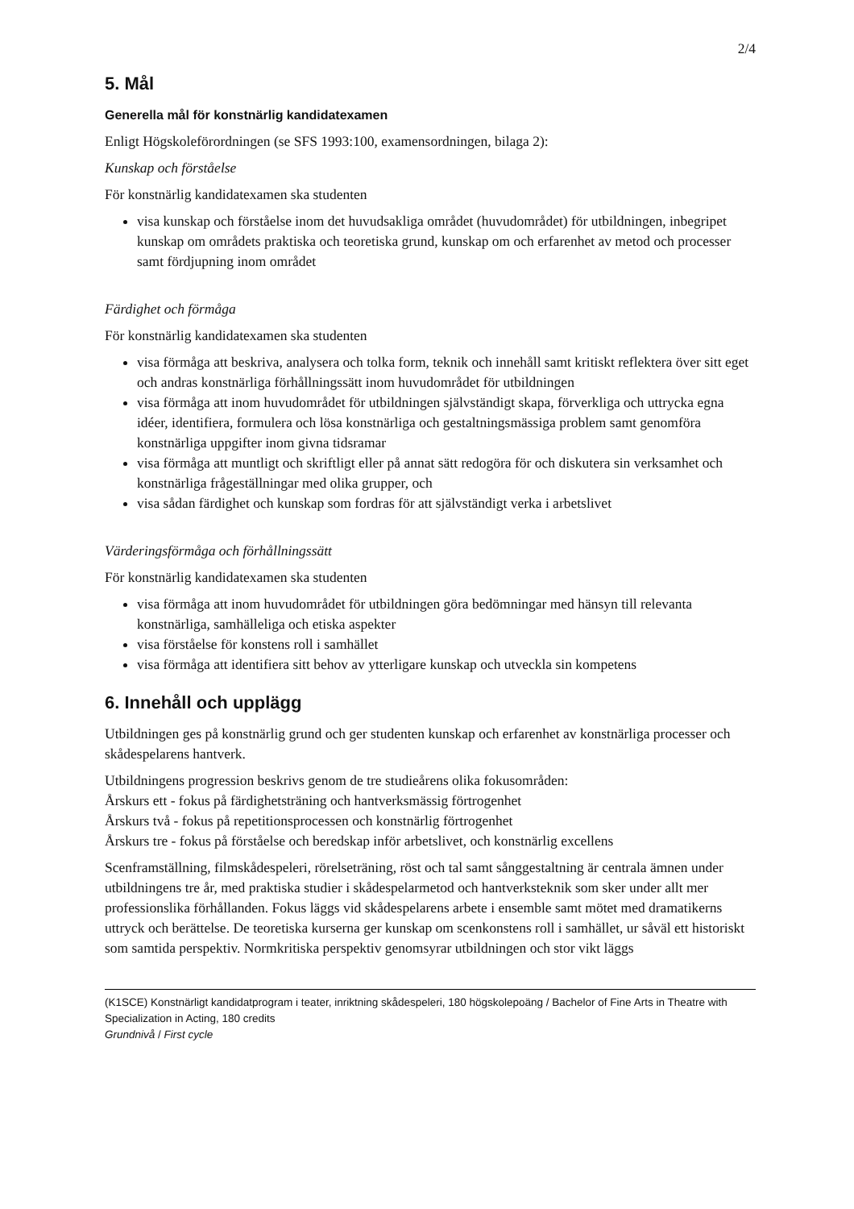2/4
5. Mål
Generella mål för konstnärlig kandidatexamen
Enligt Högskoleförordningen (se SFS 1993:100, examensordningen, bilaga 2):
Kunskap och förståelse
För konstnärlig kandidatexamen ska studenten
visa kunskap och förståelse inom det huvudsakliga området (huvudområdet) för utbildningen, inbegripet kunskap om områdets praktiska och teoretiska grund, kunskap om och erfarenhet av metod och processer samt fördjupning inom området
Färdighet och förmåga
För konstnärlig kandidatexamen ska studenten
visa förmåga att beskriva, analysera och tolka form, teknik och innehåll samt kritiskt reflektera över sitt eget och andras konstnärliga förhållningssätt inom huvudområdet för utbildningen
visa förmåga att inom huvudområdet för utbildningen självständigt skapa, förverkliga och uttrycka egna idéer, identifiera, formulera och lösa konstnärliga och gestaltningsmässiga problem samt genomföra konstnärliga uppgifter inom givna tidsramar
visa förmåga att muntligt och skriftligt eller på annat sätt redogöra för och diskutera sin verksamhet och konstnärliga frågeställningar med olika grupper, och
visa sådan färdighet och kunskap som fordras för att självständigt verka i arbetslivet
Värderingsförmåga och förhållningssätt
För konstnärlig kandidatexamen ska studenten
visa förmåga att inom huvudområdet för utbildningen göra bedömningar med hänsyn till relevanta konstnärliga, samhälleliga och etiska aspekter
visa förståelse för konstens roll i samhället
visa förmåga att identifiera sitt behov av ytterligare kunskap och utveckla sin kompetens
6. Innehåll och upplägg
Utbildningen ges på konstnärlig grund och ger studenten kunskap och erfarenhet av konstnärliga processer och skådespelarens hantverk.
Utbildningens progression beskrivs genom de tre studieårens olika fokusområden:
Årskurs ett - fokus på färdighetsträning och hantverksmässig förtrogenhet
Årskurs två - fokus på repetitionsprocessen och konstnärlig förtrogenhet
Årskurs tre - fokus på förståelse och beredskap inför arbetslivet, och konstnärlig excellens
Scenframställning, filmskådespeleri, rörelseträning, röst och tal samt sånggestaltning är centrala ämnen under utbildningens tre år, med praktiska studier i skådespelarmetod och hantverksteknik som sker under allt mer professionslika förhållanden. Fokus läggs vid skådespelarens arbete i ensemble samt mötet med dramatikerns uttryck och berättelse. De teoretiska kurserna ger kunskap om scenkonstens roll i samhället, ur såväl ett historiskt som samtida perspektiv. Normkritiska perspektiv genomsyrar utbildningen och stor vikt läggs
(K1SCE) Konstnärligt kandidatprogram i teater, inriktning skådespeleri, 180 högskolepoäng / Bachelor of Fine Arts in Theatre with Specialization in Acting, 180 credits
Grundnivå / First cycle